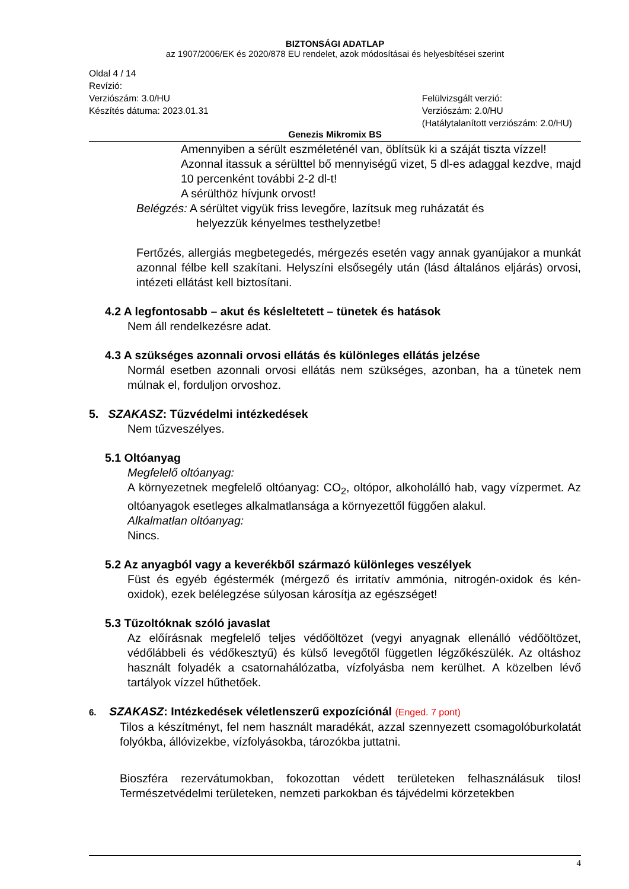BIZTONSÁGI ADATLAP
az 1907/2006/EK és 2020/878 EU rendelet, azok módosításai és helyesbítései szerint
Oldal 4 / 14
Revízió:
Verziószám: 3.0/HU
Készítés dátuma: 2023.01.31
Felülvizsgált verzió:
Verziószám: 2.0/HU
(Hatálytalanított verziószám: 2.0/HU)
Genezis Mikromix BS
Amennyiben a sérült eszméleténél van, öblítsük ki a száját tiszta vízzel!
Azonnal itassuk a sérülttel bő mennyiségű vizet, 5 dl-es adaggal kezdve, majd 10 percenként további 2-2 dl-t!
A sérülthöz hívjunk orvost!
Belégzés: A sérültet vigyük friss levegőre, lazítsuk meg ruházatát és
helyezzük kényelmes testhelyzetbe!
Fertőzés, allergiás megbetegedés, mérgezés esetén vagy annak gyanújakor a munkát azonnal félbe kell szakítani. Helyszíni elsősegély után (lásd általános eljárás) orvosi, intézeti ellátást kell biztosítani.
4.2 A legfontosabb – akut és késleltetett – tünetek és hatások
Nem áll rendelkezésre adat.
4.3 A szükséges azonnali orvosi ellátás és különleges ellátás jelzése
Normál esetben azonnali orvosi ellátás nem szükséges, azonban, ha a tünetek nem múlnak el, forduljon orvoshoz.
5. SZAKASZ: Tűzvédelmi intézkedések
Nem tűzveszélyes.
5.1 Oltóanyag
Megfelelő oltóanyag:
A környezetnek megfelelő oltóanyag: CO<sub>2</sub>, oltópor, alkoholálló hab, vagy vízpermet. Az oltóanyagok esetleges alkalmatlansága a környezettől függően alakul.
Alkalmatlan oltóanyag:
Nincs.
5.2 Az anyagból vagy a keverékből származó különleges veszélyek
Füst és egyéb égéstermék (mérgező és irritatív ammónia, nitrogén-oxidok és kén-oxidok), ezek belélegzése súlyosan károsítja az egészséget!
5.3 Tűzoltóknak szóló javaslat
Az előírásnak megfelelő teljes védőöltözet (vegyi anyagnak ellenálló védőöltözet, védőlábbeli és védőkesztyű) és külső levegőtől független légzőkészülék. Az oltáshoz használt folyadék a csatornahálózatba, vízfolyásba nem kerülhet. A közelben lévő tartályok vízzel hűthetőek.
6. SZAKASZ: Intézkedések véletlenszerű expozíciónál (Enged. 7 pont)
Tilos a készítményt, fel nem használt maradékát, azzal szennyezett csomagolóburkolatát folyókba, állóvizekbe, vízfolyásokba, tározókba juttatni.
Bioszféra rezervátumokban, fokozottan védett területeken felhasználásuk tilos! Természetvédelmi területeken, nemzeti parkokban és tájvédelmi körzetekben
4